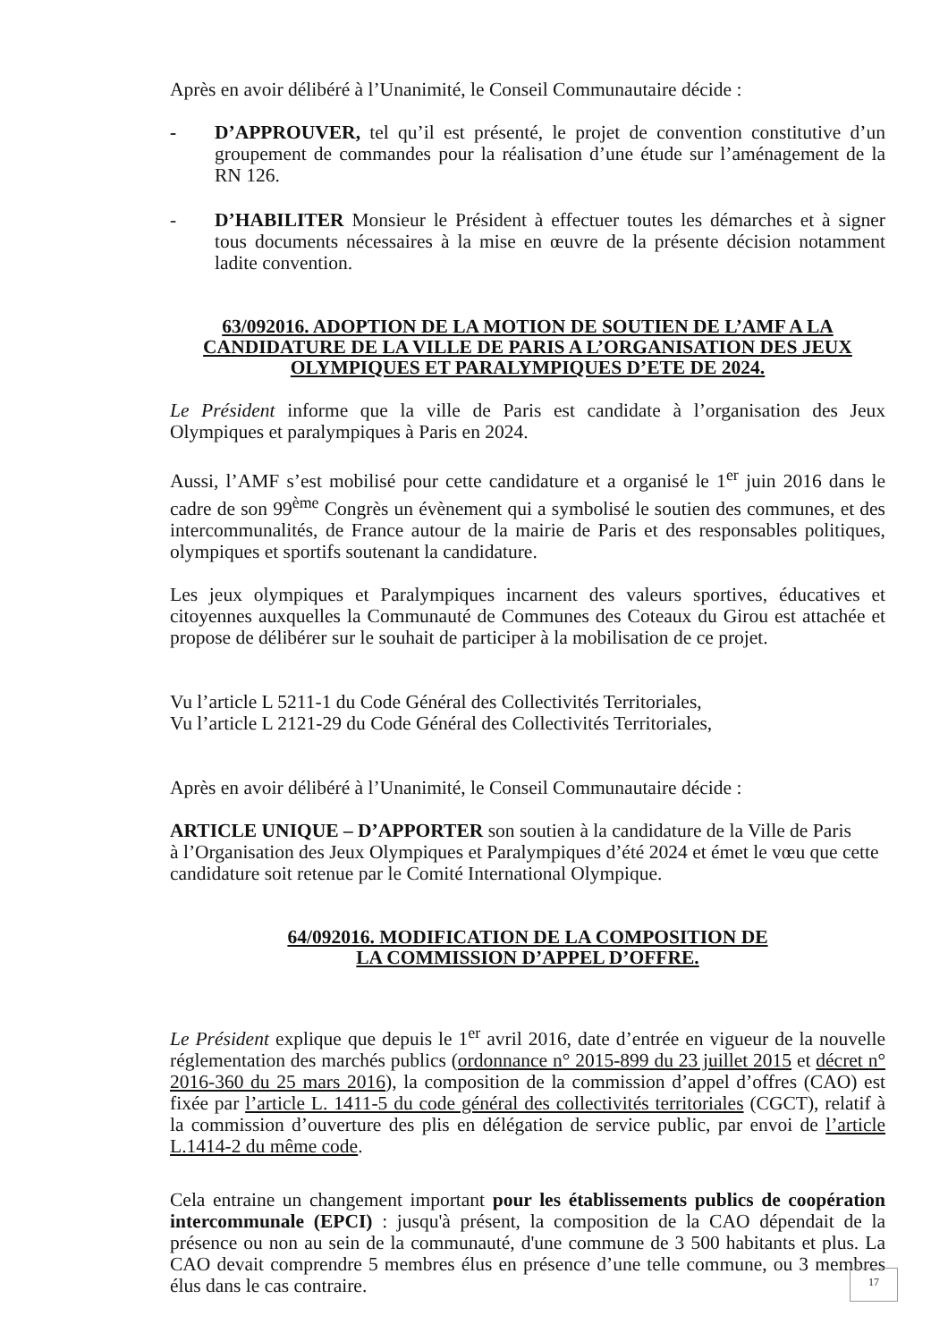Après en avoir délibéré à l’Unanimité, le Conseil Communautaire décide :
- D’APPROUVER, tel qu’il est présenté, le projet de convention constitutive d’un groupement de commandes pour la réalisation d’une étude sur l’aménagement de la RN 126.
- D’HABILITER Monsieur le Président à effectuer toutes les démarches et à signer tous documents nécessaires à la mise en œuvre de la présente décision notamment ladite convention.
63/092016. ADOPTION DE LA MOTION DE SOUTIEN DE L’AMF A LA CANDIDATURE DE LA VILLE DE PARIS A L’ORGANISATION DES JEUX OLYMPIQUES ET PARALYMPIQUES D’ETE DE 2024.
Le Président informe que la ville de Paris est candidate à l’organisation des Jeux Olympiques et paralympiques à Paris en 2024.
Aussi, l’AMF s’est mobilisé pour cette candidature et a organisé le 1<sup>er</sup> juin 2016 dans le cadre de son 99<sup>ème</sup> Congrès un évènement qui a symbolisé le soutien des communes, et des intercommunalités, de France autour de la mairie de Paris et des responsables politiques, olympiques et sportifs soutenant la candidature.
Les jeux olympiques et Paralympiques incarnent des valeurs sportives, éducatives et citoyennes auxquelles la Communauté de Communes des Coteaux du Girou est attachée et propose de délibérer sur le souhait de participer à la mobilisation de ce projet.
Vu l’article L 5211-1 du Code Général des Collectivités Territoriales,
Vu l’article L 2121-29 du Code Général des Collectivités Territoriales,
Après en avoir délibéré à l’Unanimité, le Conseil Communautaire décide :
ARTICLE UNIQUE – D’APPORTER son soutien à la candidature de la Ville de Paris
à l’Organisation des Jeux Olympiques et Paralympiques d’été 2024 et émet le vœu que cette candidature soit retenue par le Comité International Olympique.
64/092016. MODIFICATION DE LA COMPOSITION DE
LA COMMISSION D’APPEL D’OFFRE.
Le Président explique que depuis le 1<sup>er</sup> avril 2016, date d’entrée en vigueur de la nouvelle réglementation des marchés publics (ordonnance n° 2015-899 du 23 juillet 2015 et décret n° 2016-360 du 25 mars 2016), la composition de la commission d’appel d’offres (CAO) est fixée par l’article L. 1411-5 du code général des collectivités territoriales (CGCT), relatif à la commission d’ouverture des plis en délégation de service public, par envoi de l’article L.1414-2 du même code.
Cela entraine un changement important pour les établissements publics de coopération intercommunale (EPCI) : jusqu'à présent, la composition de la CAO dépendait de la présence ou non au sein de la communauté, d'une commune de 3 500 habitants et plus. La CAO devait comprendre 5 membres élus en présence d’une telle commune, ou 3 membres élus dans le cas contraire.
17